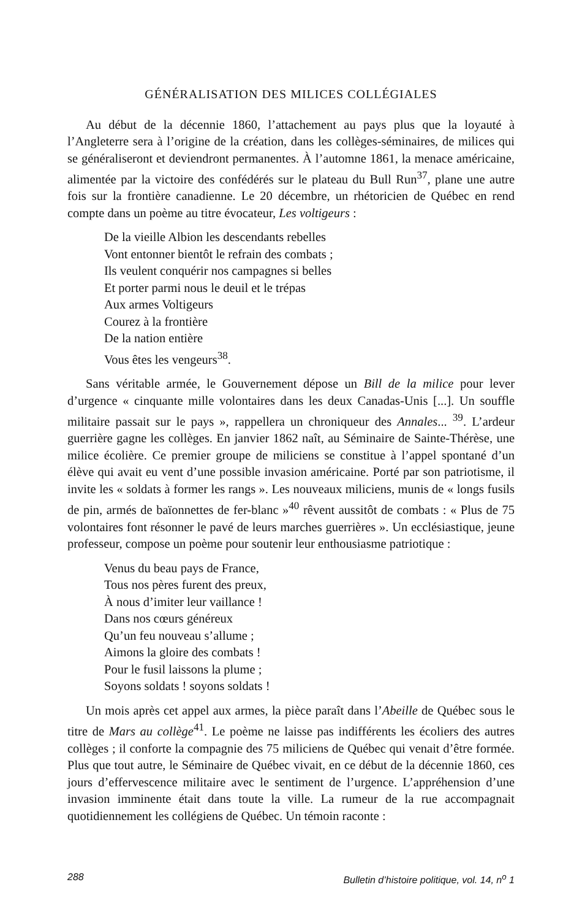GÉNÉRALISATION DES MILICES COLLÉGIALES
Au début de la décennie 1860, l’attachement au pays plus que la loyauté à l’Angleterre sera à l’origine de la création, dans les collèges-séminaires, de milices qui se généraliseront et deviendront permanentes. À l’automne 1861, la menace américaine, alimentée par la victoire des confédérés sur le plateau du Bull Run<sup>37</sup>, plane une autre fois sur la frontière canadienne. Le 20 décembre, un rhétoricien de Québec en rend compte dans un poème au titre évocateur, Les voltigeurs :
De la vieille Albion les descendants rebelles
Vont entonner bientôt le refrain des combats ;
Ils veulent conquérir nos campagnes si belles
Et porter parmi nous le deuil et le trépas
Aux armes Voltigeurs
Courez à la frontière
De la nation entière
Vous êtes les vengeurs<sup>38</sup>.
Sans véritable armée, le Gouvernement dépose un Bill de la milice pour lever d’urgence « cinquante mille volontaires dans les deux Canadas-Unis [...]. Un souffle militaire passait sur le pays », rappellera un chroniqueur des Annales... <sup>39</sup>. L’ardeur guerrière gagne les collèges. En janvier 1862 naît, au Séminaire de Sainte-Thérèse, une milice écolière. Ce premier groupe de miliciens se constitue à l’appel spontané d’un élève qui avait eu vent d’une possible invasion américaine. Porté par son patriotisme, il invite les « soldats à former les rangs ». Les nouveaux miliciens, munis de « longs fusils de pin, armés de baïonnettes de fer-blanc »<sup>40</sup> rêvent aussitôt de combats : « Plus de 75 volontaires font résonner le pavé de leurs marches guerrières ». Un ecclésiastique, jeune professeur, compose un poème pour soutenir leur enthousiasme patriotique :
Venus du beau pays de France,
Tous nos pères furent des preux,
À nous d’imiter leur vaillance !
Dans nos cœurs généreux
Qu’un feu nouveau s’allume ;
Aimons la gloire des combats !
Pour le fusil laissons la plume ;
Soyons soldats ! soyons soldats !
Un mois après cet appel aux armes, la pièce paraît dans l’Abeille de Québec sous le titre de Mars au collège<sup>41</sup>. Le poème ne laisse pas indifférents les écoliers des autres collèges ; il conforte la compagnie des 75 miliciens de Québec qui venait d’être formée. Plus que tout autre, le Séminaire de Québec vivait, en ce début de la décennie 1860, ces jours d’effervescence militaire avec le sentiment de l’urgence. L’appréhension d’une invasion imminente était dans toute la ville. La rumeur de la rue accompagnait quotidiennement les collégiens de Québec. Un témoin raconte :
288 Bulletin d’histoire politique, vol. 14, n<sup>o</sup> 1